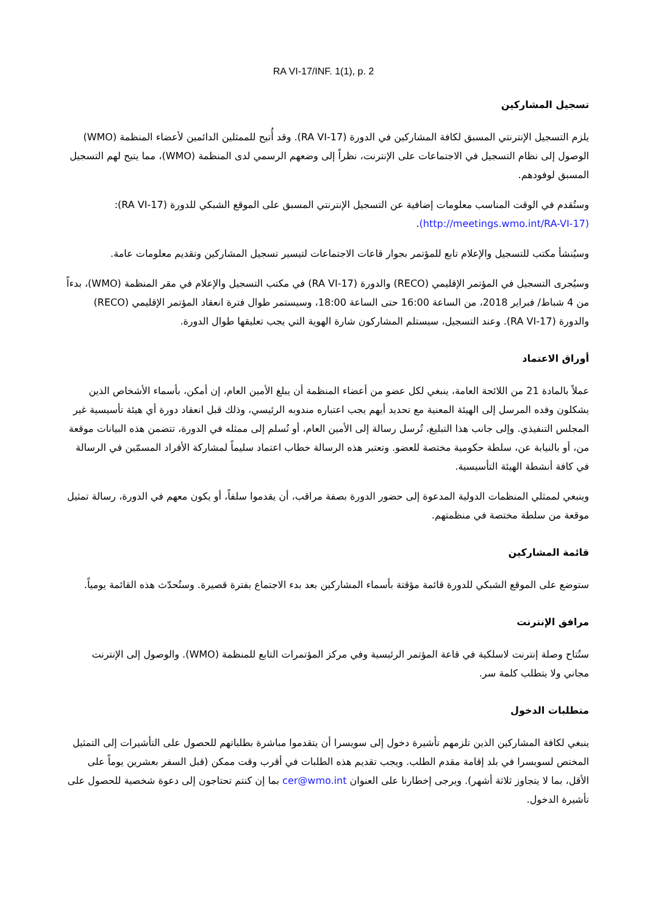RA VI-17/INF. 1(1), p. 2
تسجيل المشاركين
يلزم التسجيل الإنترنتي المسبق لكافة المشاركين في الدورة (RA VI-17). وقد أُتيح للممثلين الدائمين لأعضاء المنظمة (WMO) الوصول إلى نظام التسجيل في الاجتماعات على الإنترنت، نظراً إلى وضعهم الرسمي لدى المنظمة (WMO)، مما يتيح لهم التسجيل المسبق لوفودهم.
وستُقدم في الوقت المناسب معلومات إضافية عن التسجيل الإنترنتي المسبق على الموقع الشبكي للدورة (RA VI-17): (http://meetings.wmo.int/RA-VI-17).
وسيُنشأ مكتب للتسجيل والإعلام تابع للمؤتمر بجوار قاعات الاجتماعات لتيسير تسجيل المشاركين وتقديم معلومات عامة.
وسيُجرى التسجيل في المؤتمر الإقليمي (RECO) والدورة (RA VI-17) في مكتب التسجيل والإعلام في مقر المنظمة (WMO)، بدءاً من 4 شباط/ فبراير 2018، من الساعة 16:00 حتى الساعة 18:00، وسيستمر طوال فترة انعقاد المؤتمر الإقليمي (RECO) والدورة (RA VI-17). وعند التسجيل، سيستلم المشاركون شارة الهوية التي يجب تعليقها طوال الدورة.
أوراق الاعتماد
عملاً بالمادة 21 من اللائحة العامة، ينبغي لكل عضو من أعضاء المنظمة أن يبلغ الأمين العام، إن أمكن، بأسماء الأشخاص الذين يشكلون وفده المرسل إلى الهيئة المعنية مع تحديد أيهم يجب اعتباره مندوبه الرئيسي، وذلك قبل انعقاد دورة أي هيئة تأسيسية غير المجلس التنفيذي. وإلى جانب هذا التبليغ، تُرسل رسالة إلى الأمين العام، أو تُسلم إلى ممثله في الدورة، تتضمن هذه البيانات موقعة من، أو بالنيابة عن، سلطة حكومية مختصة للعضو. وتعتبر هذه الرسالة خطاب اعتماد سليماً لمشاركة الأفراد المسمّين في الرسالة في كافة أنشطة الهيئة التأسيسية.
وينبغي لممثلي المنظمات الدولية المدعوة إلى حضور الدورة بصفة مراقب، أن يقدموا سلفاً، أو يكون معهم في الدورة، رسالة تمثيل موقعة من سلطة مختصة في منظمتهم.
قائمة المشاركين
ستوضع على الموقع الشبكي للدورة قائمة مؤقتة بأسماء المشاركين بعد بدء الاجتماع بفترة قصيرة. وستُحدّث هذه القائمة يومياً.
مرافق الإنترنت
ستُتاح وصلة إنترنت لاسلكية في قاعة المؤتمر الرئيسية وفي مركز المؤتمرات التابع للمنظمة (WMO). والوصول إلى الإنترنت مجاني ولا يتطلب كلمة سر.
متطلبات الدخول
ينبغي لكافة المشاركين الذين تلزمهم تأشيرة دخول إلى سويسرا أن يتقدموا مباشرة بطلباتهم للحصول على التأشيرات إلى التمثيل المختص لسويسرا في بلد إقامة مقدم الطلب. ويجب تقديم هذه الطلبات في أقرب وقت ممكن (قبل السفر بعشرين يوماً على الأقل، بما لا يتجاوز ثلاثة أشهر). ويرجى إخطارنا على العنوان cer@wmo.int بما إن كنتم تحتاجون إلى دعوة شخصية للحصول على تأشيرة الدخول.